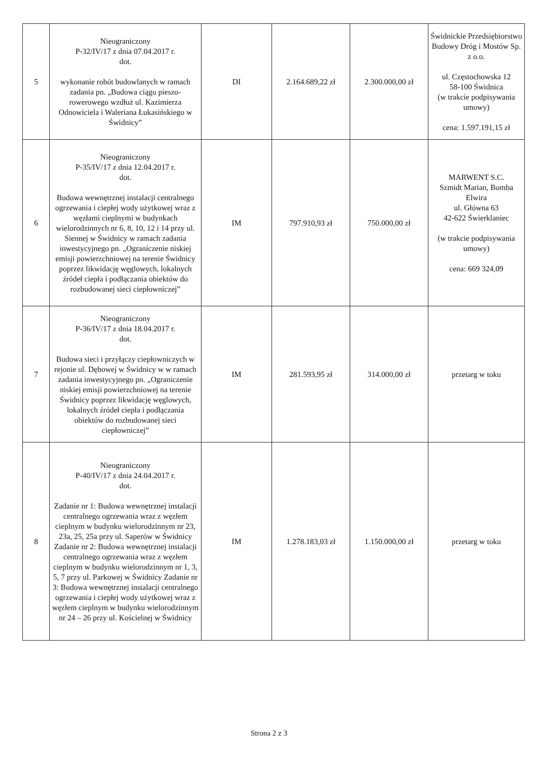| 5 | Nieograniczony P-32/IV/17 z dnia 07.04.2017 r. dot. wykonanie robót budowlanych w ramach zadania pn. „Budowa ciągu pieszo-rowerowego wzdłuż ul. Kazimierza Odnowiciela i Waleriana Łukasińskiego w Świdnicy” | DI | 2.164.689,22 zł | 2.300.000,00 zł | Świdnickie Przedsiębiorstwo Budowy Dróg i Mostów Sp. z o.o. ul. Częstochowska 12 58-100 Świdnica (w trakcie podpisywania umowy) cena: 1.597.191,15 zł |
| 6 | Nieograniczony P-35/IV/17 z dnia 12.04.2017 r. dot. Budowa wewnętrznej instalacji centralnego ogrzewania i ciepłej wody użytkowej wraz z węzłami cieplnymi w budynkach wielorodzinnych nr 6, 8, 10, 12 i 14 przy ul. Siennej w Świdnicy w ramach zadania inwestycyjnego pn. „Ograniczenie niskiej emisji powierzchniowej na terenie Świdnicy poprzez likwidację węglowych, lokalnych źródeł ciepła i podłączania obiektów do rozbudowanej sieci ciepłowniczej” | IM | 797.910,93 zł | 750.000,00 zł | MARWENT S.C. Szmidt Marian, Bomba Elwira ul. Główna 63 42-622 Świerklaniec (w trakcie podpisywania umowy) cena: 669 324,09 |
| 7 | Nieograniczony P-36/IV/17 z dnia 18.04.2017 r. dot. Budowa sieci i przyłączy ciepłowniczych w rejonie ul. Dębowej w Świdnicy w w ramach zadania inwestycyjnego pn. „Ograniczenie niskiej emisji powierzchniowej na terenie Świdnicy poprzez likwidację węglowych, lokalnych źródeł ciepła i podłączania obiektów do rozbudowanej sieci ciepłowniczej” | IM | 281.593,95 zł | 314.000,00 zł | przetarg w toku |
| 8 | Nieograniczony P-40/IV/17 z dnia 24.04.2017 r. dot. Zadanie nr 1: Budowa wewnętrznej instalacji centralnego ogrzewania wraz z węzłem cieplnym w budynku wielorodzinnym nr 23, 23a, 25, 25a przy ul. Saperów w Świdnicy Zadanie nr 2: Budowa wewnętrznej instalacji centralnego ogrzewania wraz z węzłem cieplnym w budynku wielorodzinnym nr 1, 3, 5, 7 przy ul. Parkowej w Świdnicy Zadanie nr 3: Budowa wewnętrznej instalacji centralnego ogrzewania i ciepłej wody użytkowej wraz z węzłem cieplnym w budynku wielorodzinnym nr 24 – 26 przy ul. Kościelnej w Świdnicy | IM | 1.278.183,03 zł | 1.150.000,00 zł | przetarg w toku |
Strona 2 z 3